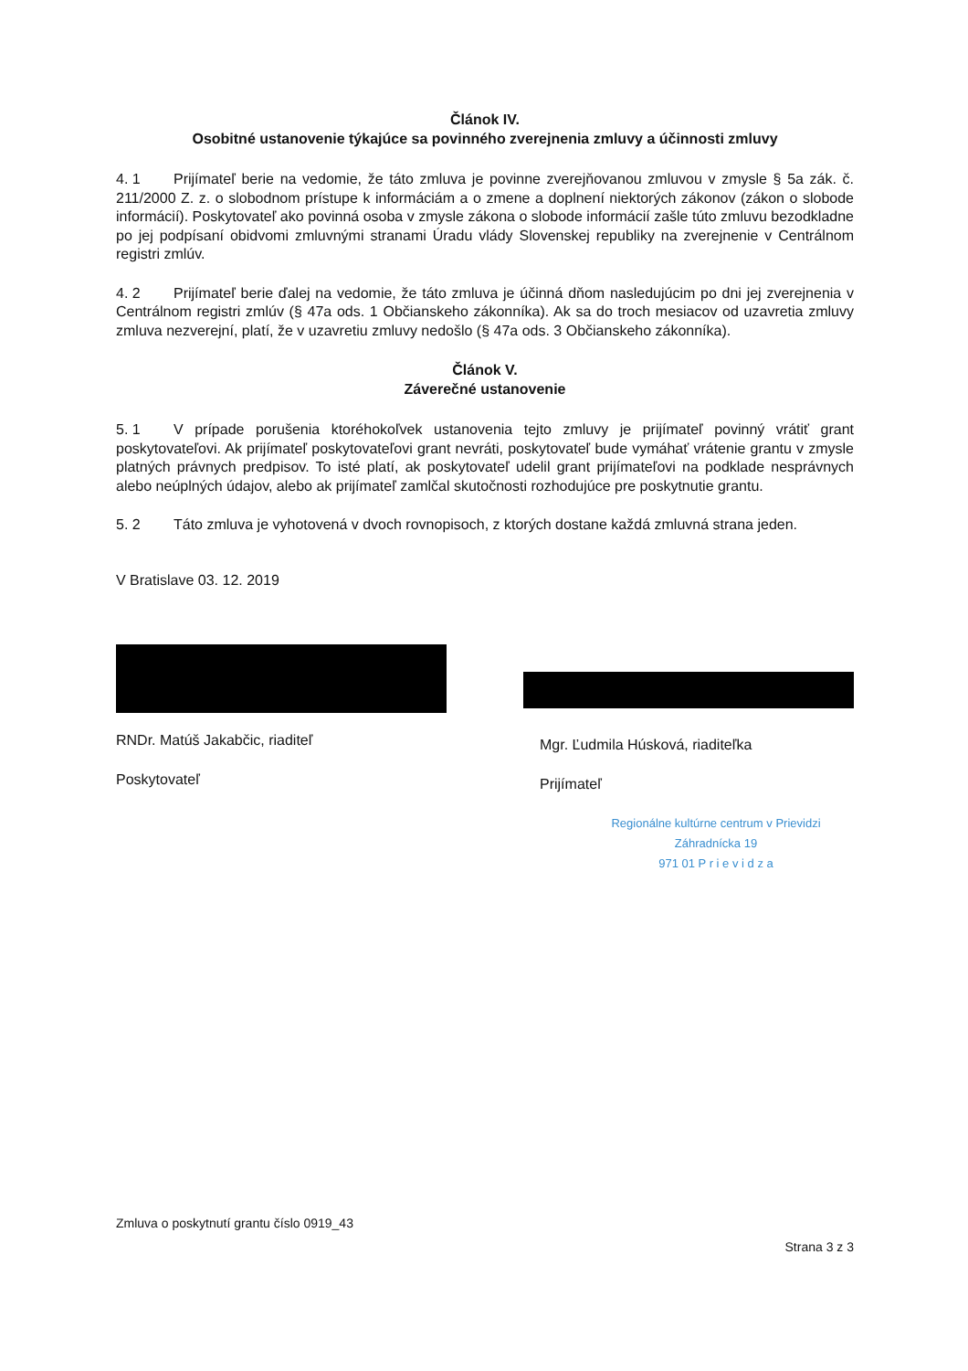Článok IV.
Osobitné ustanovenie týkajúce sa povinného zverejnenia zmluvy a účinnosti zmluvy
4. 1 Prijímateľ berie na vedomie, že táto zmluva je povinne zverejňovanou zmluvou v zmysle § 5a zák. č. 211/2000 Z. z. o slobodnom prístupe k informáciám a o zmene a doplnení niektorých zákonov (zákon o slobode informácií). Poskytovateľ ako povinná osoba v zmysle zákona o slobode informácií zašle túto zmluvu bezodkladne po jej podpísaní obidvomi zmluvnými stranami Úradu vlády Slovenskej republiky na zverejnenie v Centrálnom registri zmlúv.
4. 2 Prijímateľ berie ďalej na vedomie, že táto zmluva je účinná dňom nasledujúcim po dni jej zverejnenia v Centrálnom registri zmlúv (§ 47a ods. 1 Občianskeho zákonníka). Ak sa do troch mesiacov od uzavretia zmluvy zmluva nezverejní, platí, že v uzavretiu zmluvy nedošlo (§ 47a ods. 3 Občianskeho zákonníka).
Článok V.
Záverečné ustanovenie
5. 1 V prípade porušenia ktoréhokoľvek ustanovenia tejto zmluvy je prijímateľ povinný vrátiť grant poskytovateľovi. Ak prijímateľ poskytovateľovi grant nevráti, poskytovateľ bude vymáhať vrátenie grantu v zmysle platných právnych predpisov. To isté platí, ak poskytovateľ udelil grant prijímateľovi na podklade nesprávnych alebo neúplných údajov, alebo ak prijímateľ zamlčal skutočnosti rozhodujúce pre poskytnutie grantu.
5. 2 Táto zmluva je vyhotovená v dvoch rovnopisoch, z ktorých dostane každá zmluvná strana jeden.
V Bratislave 03. 12. 2019
RNDr. Matúš Jakabčic, riaditeľ
Poskytovateľ
Mgr. Ľudmila Húsková, riaditeľka
Prijímateľ
Regionálne kultúrne centrum v Prievidzi
Záhradnícka 19
971 01 P r i e v i d z a
Zmluva o poskytnutí grantu číslo 0919_43
Strana 3 z 3